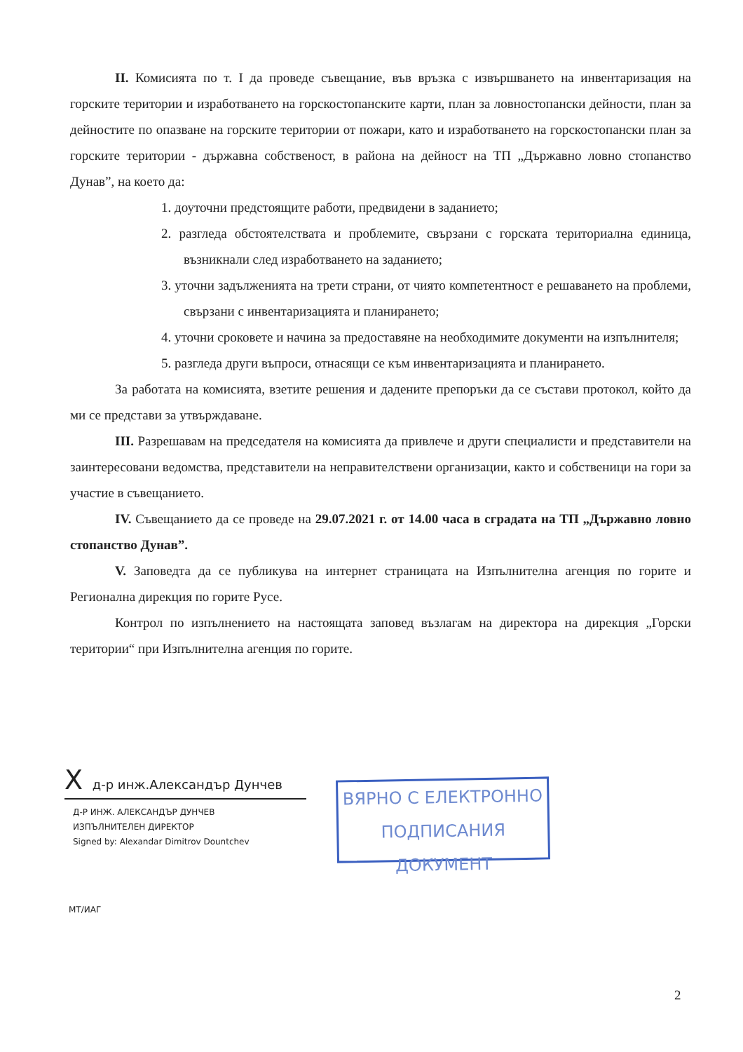II. Комисията по т. I да проведе съвещание, във връзка с извършването на инвентаризация на горските територии и изработването на горскостопанските карти, план за ловностопански дейности, план за дейностите по опазване на горските територии от пожари, като и изработването на горскостопански план за горските територии - държавна собственост, в района на дейност на ТП „Държавно ловно стопанство Дунав”, на което да:
1. доуточни предстоящите работи, предвидени в заданието;
2. разгледа обстоятелствата и проблемите, свързани с горската териториална единица, възникнали след изработването на заданието;
3. уточни задълженията на трети страни, от чиято компетентност е решаването на проблеми, свързани с инвентаризацията и планирането;
4. уточни сроковете и начина за предоставяне на необходимите документи на изпълнителя;
5. разгледа други въпроси, отнасящи се към инвентаризацията и планирането.
За работата на комисията, взетите решения и дадените препоръки да се състави протокол, който да ми се представи за утвърждаване.
III. Разрешавам на председателя на комисията да привлече и други специалисти и представители на заинтересовани ведомства, представители на неправителствени организации, както и собственици на гори за участие в съвещанието.
IV. Съвещанието да се проведе на 29.07.2021 г. от 14.00 часа в сградата на ТП „Държавно ловно стопанство Дунав”.
V. Заповедта да се публикува на интернет страницата на Изпълнителна агенция по горите и Регионална дирекция по горите Русе.
Контрол по изпълнението на настоящата заповед възлагам на директора на дирекция „Горски територии“ при Изпълнителна агенция по горите.
X д-р инж.Александър Дунчев
Д-Р ИНЖ. АЛЕКСАНДЪР ДУНЧЕВ
ИЗПЪЛНИТЕЛЕН ДИРЕКТОР
Signed by: Alexandar Dimitrov Dountchev
ВЯРНО С ЕЛЕКТРОННО
ПОДПИСАНИЯ ДОКУМЕНТ
МТ/ИАГ
2